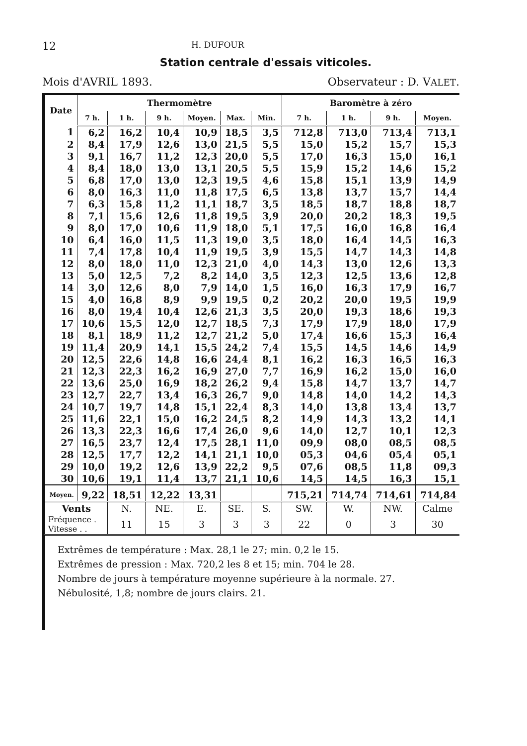12 H. DUFOUR
Station centrale d'essais viticoles.
Mois d'AVRIL 1893. Observateur : D. VALET.
| Date | Thermomètre | | | | | | Baromètre à zéro | | | |
| --- | --- | --- | --- | --- | --- | --- | --- | --- | --- | --- |
| | 7 h. | 1 h. | 9 h. | Moyen. | Max. | Min. | 7 h. | 1 h. | 9 h. | Moyen. |
| 1 | 6,2 | 16,2 | 10,4 | 10,9 | 18,5 | 3,5 | 712,8 | 713,0 | 713,4 | 713,1 |
| 2 | 8,4 | 17,9 | 12,6 | 13,0 | 21,5 | 5,5 | 15,0 | 15,2 | 15,7 | 15,3 |
| 3 | 9,1 | 16,7 | 11,2 | 12,3 | 20,0 | 5,5 | 17,0 | 16,3 | 15,0 | 16,1 |
| 4 | 8,4 | 18,0 | 13,0 | 13,1 | 20,5 | 5,5 | 15,9 | 15,2 | 14,6 | 15,2 |
| 5 | 6,8 | 17,0 | 13,0 | 12,3 | 19,5 | 4,6 | 15,8 | 15,1 | 13,9 | 14,9 |
| 6 | 8,0 | 16,3 | 11,0 | 11,8 | 17,5 | 6,5 | 13,8 | 13,7 | 15,7 | 14,4 |
| 7 | 6,3 | 15,8 | 11,2 | 11,1 | 18,7 | 3,5 | 18,5 | 18,7 | 18,8 | 18,7 |
| 8 | 7,1 | 15,6 | 12,6 | 11,8 | 19,5 | 3,9 | 20,0 | 20,2 | 18,3 | 19,5 |
| 9 | 8,0 | 17,0 | 10,6 | 11,9 | 18,0 | 5,1 | 17,5 | 16,0 | 16,8 | 16,4 |
| 10 | 6,4 | 16,0 | 11,5 | 11,3 | 19,0 | 3,5 | 18,0 | 16,4 | 14,5 | 16,3 |
| 11 | 7,4 | 17,8 | 10,4 | 11,9 | 19,5 | 3,9 | 15,5 | 14,7 | 14,3 | 14,8 |
| 12 | 8,0 | 18,0 | 11,0 | 12,3 | 21,0 | 4,0 | 14,3 | 13,0 | 12,6 | 13,3 |
| 13 | 5,0 | 12,5 | 7,2 | 8,2 | 14,0 | 3,5 | 12,3 | 12,5 | 13,6 | 12,8 |
| 14 | 3,0 | 12,6 | 8,0 | 7,9 | 14,0 | 1,5 | 16,0 | 16,3 | 17,9 | 16,7 |
| 15 | 4,0 | 16,8 | 8,9 | 9,9 | 19,5 | 0,2 | 20,2 | 20,0 | 19,5 | 19,9 |
| 16 | 8,0 | 19,4 | 10,4 | 12,6 | 21,3 | 3,5 | 20,0 | 19,3 | 18,6 | 19,3 |
| 17 | 10,6 | 15,5 | 12,0 | 12,7 | 18,5 | 7,3 | 17,9 | 17,9 | 18,0 | 17,9 |
| 18 | 8,1 | 18,9 | 11,2 | 12,7 | 21,2 | 5,0 | 17,4 | 16,6 | 15,3 | 16,4 |
| 19 | 11,4 | 20,9 | 14,1 | 15,5 | 24,2 | 7,4 | 15,5 | 14,5 | 14,6 | 14,9 |
| 20 | 12,5 | 22,6 | 14,8 | 16,6 | 24,4 | 8,1 | 16,2 | 16,3 | 16,5 | 16,3 |
| 21 | 12,3 | 22,3 | 16,2 | 16,9 | 27,0 | 7,7 | 16,9 | 16,2 | 15,0 | 16,0 |
| 22 | 13,6 | 25,0 | 16,9 | 18,2 | 26,2 | 9,4 | 15,8 | 14,7 | 13,7 | 14,7 |
| 23 | 12,7 | 22,7 | 13,4 | 16,3 | 26,7 | 9,0 | 14,8 | 14,0 | 14,2 | 14,3 |
| 24 | 10,7 | 19,7 | 14,8 | 15,1 | 22,4 | 8,3 | 14,0 | 13,8 | 13,4 | 13,7 |
| 25 | 11,6 | 22,1 | 15,0 | 16,2 | 24,5 | 8,2 | 14,9 | 14,3 | 13,2 | 14,1 |
| 26 | 13,3 | 22,3 | 16,6 | 17,4 | 26,0 | 9,6 | 14,0 | 12,7 | 10,1 | 12,3 |
| 27 | 16,5 | 23,7 | 12,4 | 17,5 | 28,1 | 11,0 | 09,9 | 08,0 | 08,5 | 08,5 |
| 28 | 12,5 | 17,7 | 12,2 | 14,1 | 21,1 | 10,0 | 05,3 | 04,6 | 05,4 | 05,1 |
| 29 | 10,0 | 19,2 | 12,6 | 13,9 | 22,2 | 9,5 | 07,6 | 08,5 | 11,8 | 09,3 |
| 30 | 10,6 | 19,1 | 11,4 | 13,7 | 21,1 | 10,6 | 14,5 | 14,5 | 16,3 | 15,1 |
| Moyen. | 9,22 | 18,51 | 12,22 | 13,31 | | | 715,21 | 714,74 | 714,61 | 714,84 |
| Vents | | N. | NE. | E. | SE. | S. | SW. | W. | NW. | Calme |
| Fréquence . Vitesse . . | | 11 | 15 | 3 | 3 | 3 | 22 | 0 | 3 | 30 |
Extrêmes de température : Max. 28,1 le 27; min. 0,2 le 15.
Extrêmes de pression : Max. 720,2 les 8 et 15; min. 704 le 28.
Nombre de jours à température moyenne supérieure à la normale. 27.
Nébulosité, 1,8; nombre de jours clairs. 21.